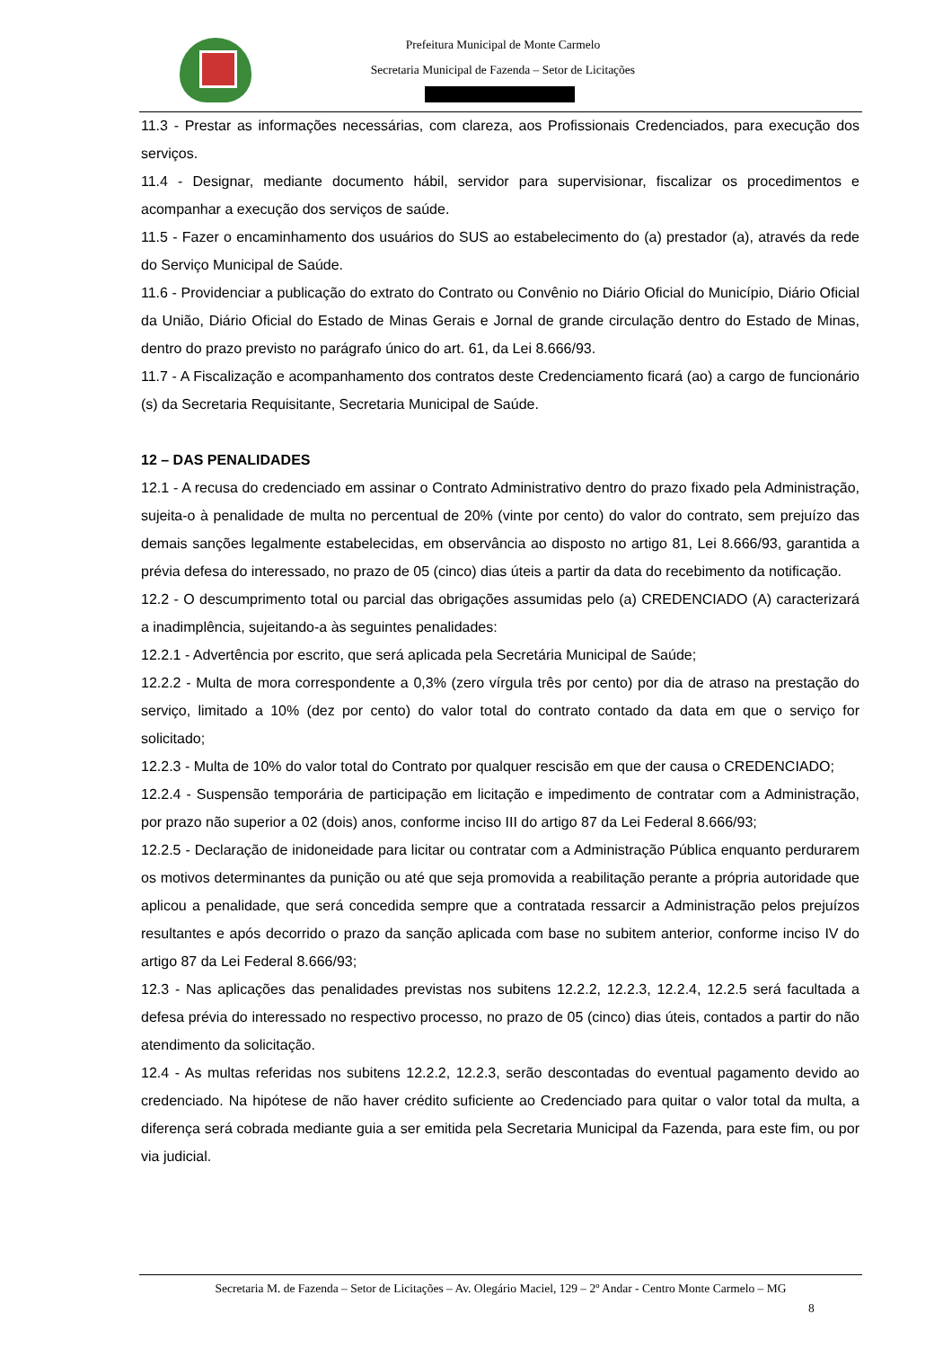Prefeitura Municipal de Monte Carmelo
Secretaria Municipal de Fazenda – Setor de Licitações
11.3 - Prestar as informações necessárias, com clareza, aos Profissionais Credenciados, para execução dos serviços.
11.4 - Designar, mediante documento hábil, servidor para supervisionar, fiscalizar os procedimentos e acompanhar a execução dos serviços de saúde.
11.5 - Fazer o encaminhamento dos usuários do SUS ao estabelecimento do (a) prestador (a), através da rede do Serviço Municipal de Saúde.
11.6 - Providenciar a publicação do extrato do Contrato ou Convênio no Diário Oficial do Município, Diário Oficial da União, Diário Oficial do Estado de Minas Gerais e Jornal de grande circulação dentro do Estado de Minas, dentro do prazo previsto no parágrafo único do art. 61, da Lei 8.666/93.
11.7 - A Fiscalização e acompanhamento dos contratos deste Credenciamento ficará (ao) a cargo de funcionário (s) da Secretaria Requisitante, Secretaria Municipal de Saúde.
12 – DAS PENALIDADES
12.1 - A recusa do credenciado em assinar o Contrato Administrativo dentro do prazo fixado pela Administração, sujeita-o à penalidade de multa no percentual de 20% (vinte por cento) do valor do contrato, sem prejuízo das demais sanções legalmente estabelecidas, em observância ao disposto no artigo 81, Lei 8.666/93, garantida a prévia defesa do interessado, no prazo de 05 (cinco) dias úteis a partir da data do recebimento da notificação.
12.2 - O descumprimento total ou parcial das obrigações assumidas pelo (a) CREDENCIADO (A) caracterizará a inadimplência, sujeitando-a às seguintes penalidades:
12.2.1 - Advertência por escrito, que será aplicada pela Secretária Municipal de Saúde;
12.2.2 - Multa de mora correspondente a 0,3% (zero vírgula três por cento) por dia de atraso na prestação do serviço, limitado a 10% (dez por cento) do valor total do contrato contado da data em que o serviço for solicitado;
12.2.3 - Multa de 10% do valor total do Contrato por qualquer rescisão em que der causa o CREDENCIADO;
12.2.4 - Suspensão temporária de participação em licitação e impedimento de contratar com a Administração, por prazo não superior a 02 (dois) anos, conforme inciso III do artigo 87 da Lei Federal 8.666/93;
12.2.5 - Declaração de inidoneidade para licitar ou contratar com a Administração Pública enquanto perdurarem os motivos determinantes da punição ou até que seja promovida a reabilitação perante a própria autoridade que aplicou a penalidade, que será concedida sempre que a contratada ressarcir a Administração pelos prejuízos resultantes e após decorrido o prazo da sanção aplicada com base no subitem anterior, conforme inciso IV do artigo 87 da Lei Federal 8.666/93;
12.3 - Nas aplicações das penalidades previstas nos subitens 12.2.2, 12.2.3, 12.2.4, 12.2.5 será facultada a defesa prévia do interessado no respectivo processo, no prazo de 05 (cinco) dias úteis, contados a partir do não atendimento da solicitação.
12.4 - As multas referidas nos subitens 12.2.2, 12.2.3, serão descontadas do eventual pagamento devido ao credenciado. Na hipótese de não haver crédito suficiente ao Credenciado para quitar o valor total da multa, a diferença será cobrada mediante guia a ser emitida pela Secretaria Municipal da Fazenda, para este fim, ou por via judicial.
Secretaria M. de Fazenda – Setor de Licitações – Av. Olegário Maciel, 129 – 2º Andar - Centro Monte Carmelo – MG
8